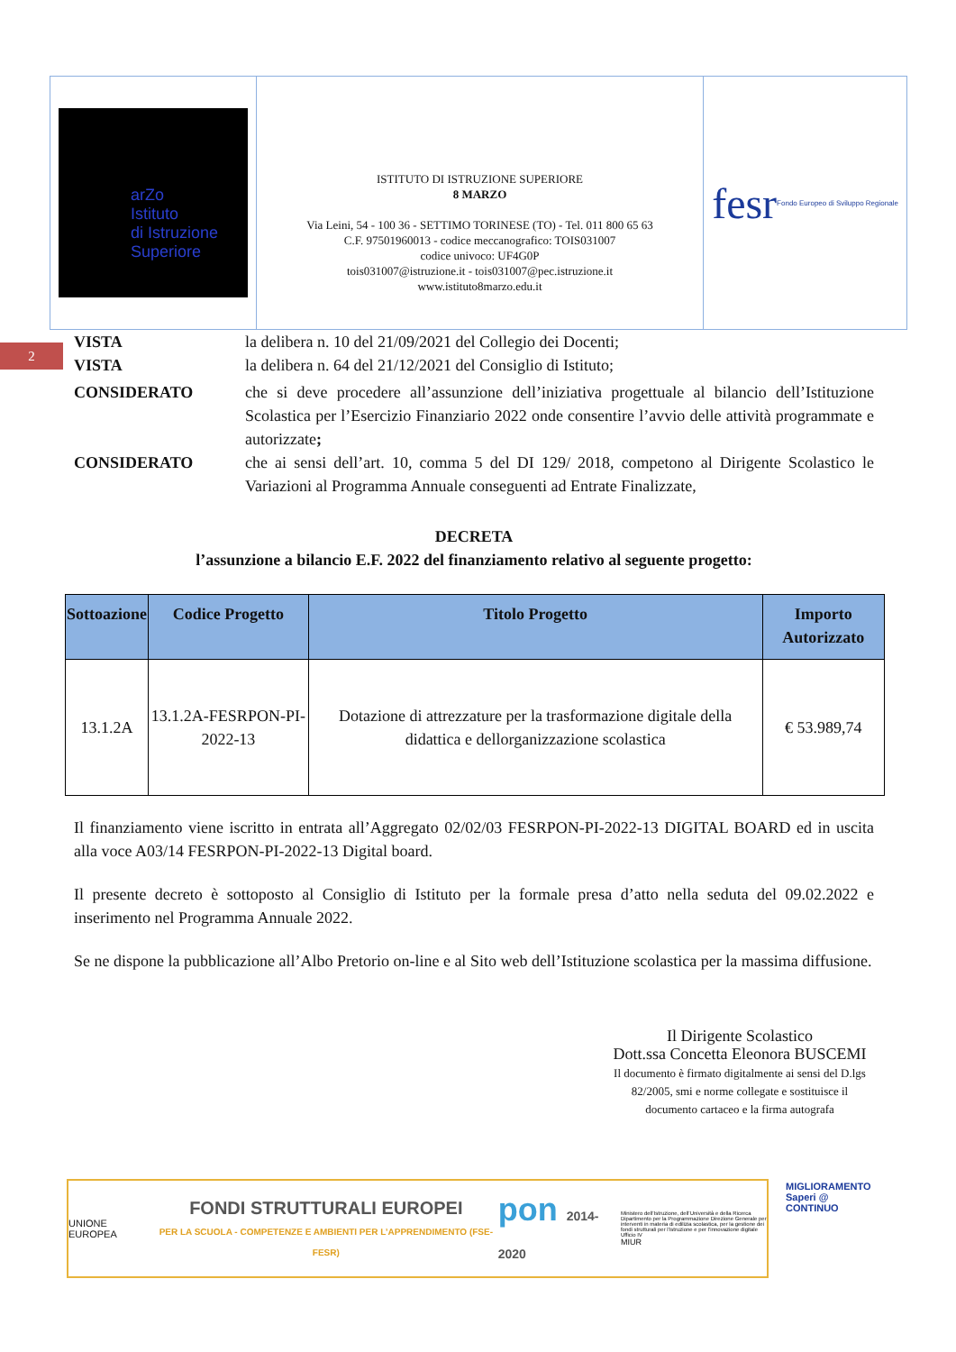arZo
Istituto
di Istruzione
Superiore
ISTITUTO DI ISTRUZIONE SUPERIORE
8 MARZO
Via Leini, 54 - 100 36 - SETTIMO TORINESE (TO) - Tel. 011 800 65 63
C.F. 97501960013 - codice meccanografico: TOIS031007
codice univoco: UF4G0P
tois031007@istruzione.it - tois031007@pec.istruzione.it
www.istituto8marzo.edu.it
fesr Fondo Europeo di Sviluppo Regionale
2
VISTA la delibera n. 10 del 21/09/2021 del Collegio dei Docenti;
VISTA la delibera n. 64 del 21/12/2021 del Consiglio di Istituto;
CONSIDERATO che si deve procedere all’assunzione dell’iniziativa progettuale al bilancio dell’Istituzione Scolastica per l’Esercizio Finanziario 2022 onde consentire l’avvio delle attività programmate e autorizzate;
CONSIDERATO che ai sensi dell’art. 10, comma 5 del DI 129/ 2018, competono al Dirigente Scolastico le Variazioni al Programma Annuale conseguenti ad Entrate Finalizzate,
DECRETA
l’assunzione a bilancio E.F. 2022 del finanziamento relativo al seguente progetto:
| Sottoazione | Codice Progetto | Titolo Progetto | Importo Autorizzato |
| --- | --- | --- | --- |
| 13.1.2A | 13.1.2A-FESRPON-PI-2022-13 | Dotazione di attrezzature per la trasformazione digitale della didattica e dellorganizzazione scolastica | € 53.989,74 |
Il finanziamento viene iscritto in entrata all’Aggregato 02/02/03 FESRPON-PI-2022-13 DIGITAL BOARD ed in uscita alla voce A03/14 FESRPON-PI-2022-13 Digital board.
Il presente decreto è sottoposto al Consiglio di Istituto per la formale presa d’atto nella seduta del 09.02.2022 e inserimento nel Programma Annuale 2022.
Se ne dispone la pubblicazione all’Albo Pretorio on-line e al Sito web dell’Istituzione scolastica per la massima diffusione.
Il Dirigente Scolastico
Dott.ssa Concetta Eleonora BUSCEMI
Il documento è firmato digitalmente ai sensi del D.lgs 82/2005, smi e norme collegate e sostituisce il documento cartaceo e la firma autografa
UNIONE EUROPEA
FONDI STRUTTURALI EUROPEI
PER LA SCUOLA - COMPETENZE E AMBIENTI PER L’APPRENDIMENTO (FSE-FESR)
pon 2014-2020
Ministero dell’Istruzione, dell’Università e della Ricerca Dipartimento per la Programmazione Direzione Generale per interventi in materia di edilizia scolastica, per la gestione dei fondi strutturali per l’istruzione e per l’innovazione digitale Ufficio IV
MIUR
MIGLIORAMENTO
Saperi @ CONTINUO